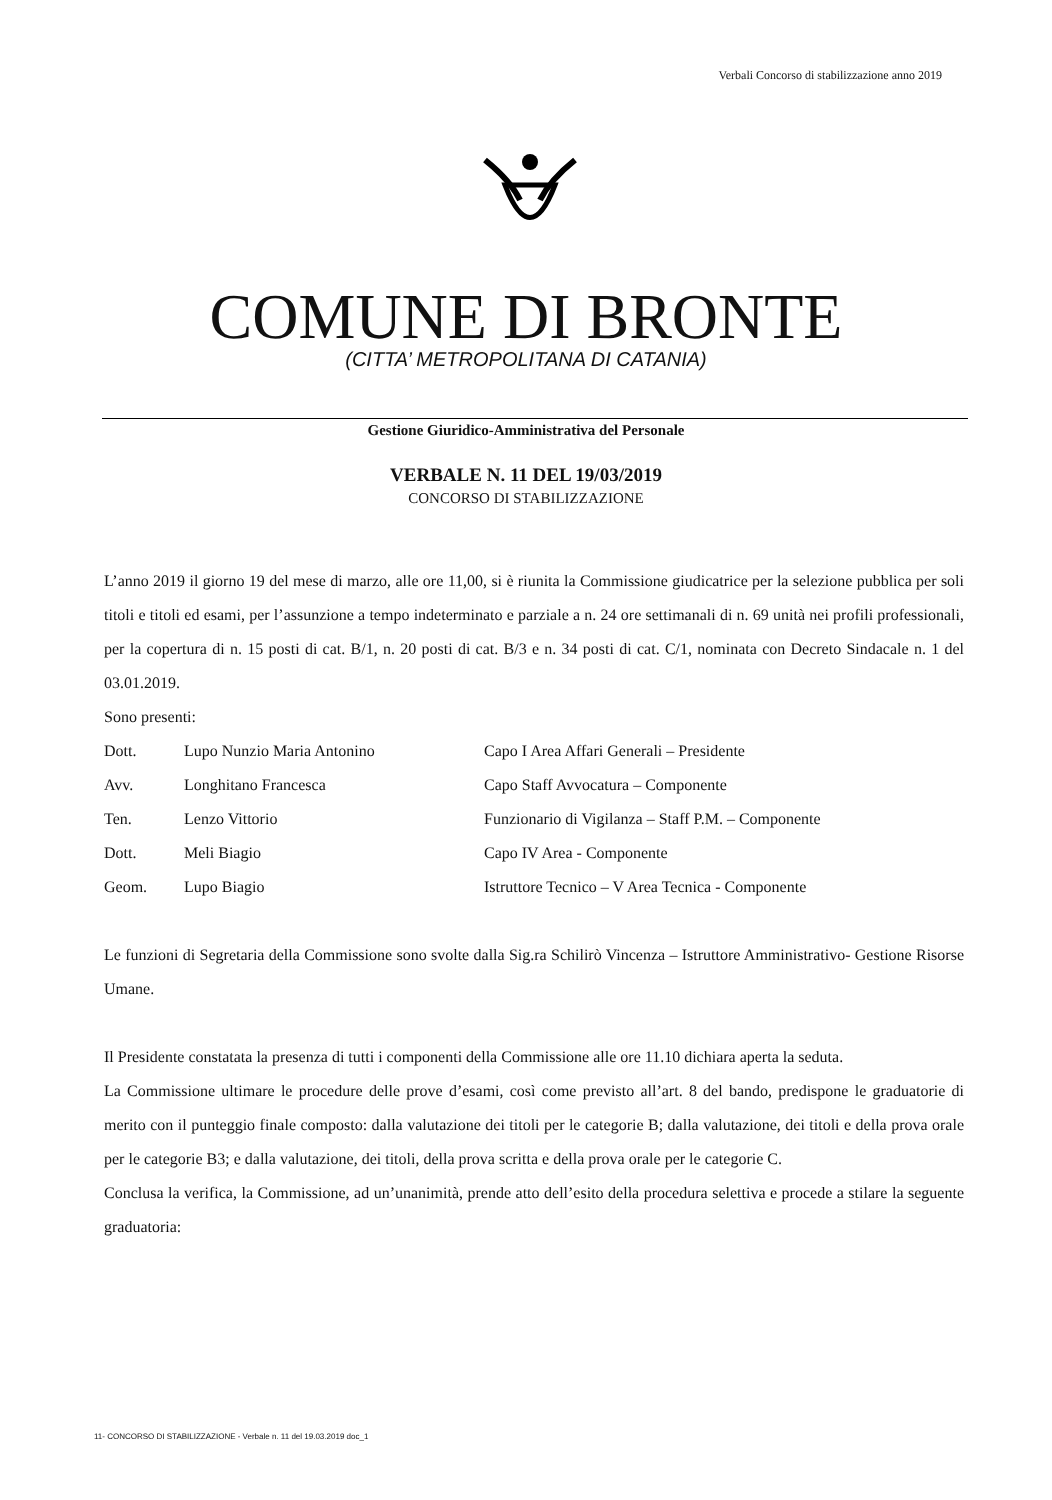Verbali Concorso di stabilizzazione anno 2019
COMUNE DI BRONTE
(CITTA’ METROPOLITANA DI CATANIA)
Gestione Giuridico-Amministrativa del Personale
VERBALE N. 11 DEL 19/03/2019
CONCORSO DI STABILIZZAZIONE
L’anno 2019 il giorno 19 del mese di marzo, alle ore 11,00, si è riunita la Commissione giudicatrice per la selezione pubblica per soli titoli e titoli ed esami, per l’assunzione a tempo indeterminato e parziale a n. 24 ore settimanali di n. 69 unità nei profili professionali, per la copertura di n. 15 posti di cat. B/1, n. 20 posti di cat. B/3 e n. 34 posti di cat. C/1, nominata con Decreto Sindacale n. 1 del 03.01.2019.
Sono presenti:
| Dott. | Lupo Nunzio Maria Antonino | Capo I Area Affari Generali – Presidente |
| Avv. | Longhitano Francesca | Capo Staff Avvocatura – Componente |
| Ten. | Lenzo Vittorio | Funzionario di Vigilanza – Staff P.M. – Componente |
| Dott. | Meli Biagio | Capo IV Area - Componente |
| Geom. | Lupo Biagio | Istruttore Tecnico – V Area Tecnica - Componente |
Le funzioni di Segretaria della Commissione sono svolte dalla Sig.ra Schilirò Vincenza – Istruttore Amministrativo- Gestione Risorse Umane.
Il Presidente constatata la presenza di tutti i componenti della Commissione alle ore 11.10 dichiara aperta la seduta.
La Commissione ultimare le procedure delle prove d’esami, così come previsto all’art. 8 del bando, predispone le graduatorie di merito con il punteggio finale composto: dalla valutazione dei titoli per le categorie B; dalla valutazione, dei titoli e della prova orale per le categorie B3; e dalla valutazione, dei titoli, della prova scritta e della prova orale per le categorie C.
Conclusa la verifica, la Commissione, ad un’unanimità, prende atto dell’esito della procedura selettiva e procede a stilare la seguente graduatoria:
11- CONCORSO DI STABILIZZAZIONE - Verbale n. 11 del 19.03.2019 doc_1